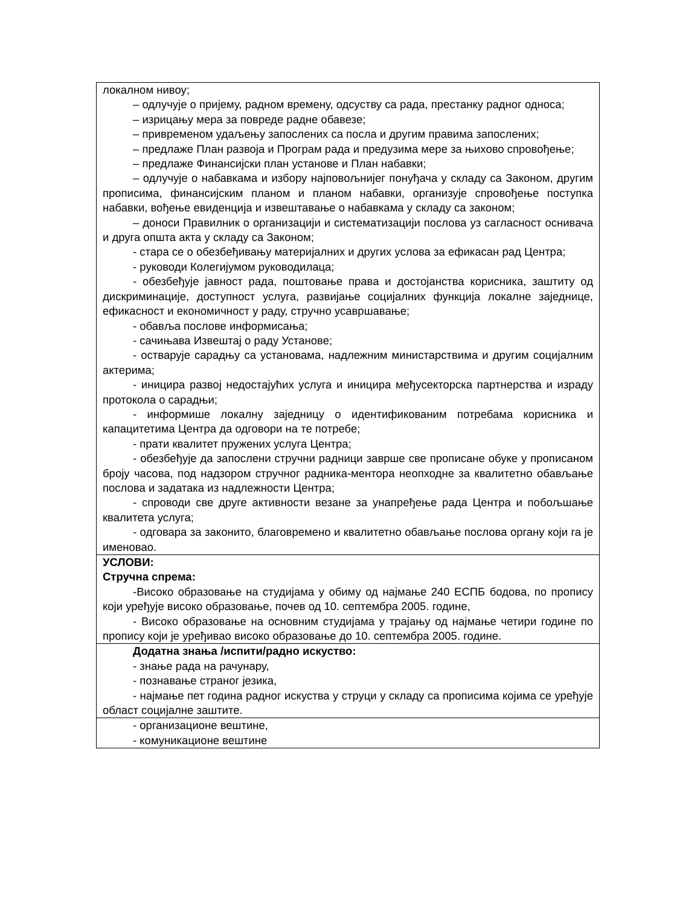| локалном нивоу; – одлучује о пријему, радном времену, одсуству са рада, престанку радног односа; – изрицању мера за повреде радне обавезе; – привременом удаљењу запослених са посла и другим правима запослених; – предлаже План развоја и Програм рада и предузима мере за њихово спровођење; – предлаже Финансијски план установе и План набавки; – одлучује о набавкама и избору најповољнијег понуђача у складу са Законом, другим прописима, финансијским планом и планом набавки, организује спровођење поступка набавки, вођење евиденција и извештавање о набавкама у складу са законом; – доноси Правилник о организацији и систематизацији послова уз сагласност оснивача и друга општа акта у складу са Законом; - стара се о обезбеђивању материјалних и других услова за ефикасан рад Центра; - руководи Колегијумом руководилаца; - обезбеђује јавност рада, поштовање права и достојанства корисника, заштиту од дискриминације, доступност услуга, развијање социјалних функција локалне заједнице, ефикасност и економичност у раду, стручно усавршавање; - обавља послове информисања; - сачињава Извештај о раду Установе; - остварује сарадњу са установама, надлежним министарствима и другим социјалним актерима; - иницира развој недостајућих услуга и иницира међусекторска партнерства и израду протокола о сарадњи; - информише локалну заједницу о идентификованим потребама корисника и капацитетима Центра да одговори на те потребе; - прати квалитет пружених услуга Центра; - обезбеђује да запослени стручни радници заврше све прописане обуке у прописаном броју часова, под надзором стручног радника-ментора неопходне за квалитетно обављање послова и задатака из надлежности Центра; - спроводи све друге активности везане за унапређење рада Центра и побољшање квалитета услуга; - одговара за законито, благовремено и квалитетно обављање послова органу који га је именовао. |
| УСЛОВИ: Стручна спрема: -Високо образовање на студијама у обиму од најмање 240 ЕСПБ бодова, по пропису који уређује високо образовање, почев од 10. септембра 2005. године, - Високо образовање на основним студијама у трајању од најмање четири године по пропису који је уређивао високо образовање до 10. септембра 2005. године. |
| Додатна знања /испити/радно искуство: - знање рада на рачунару, - познавање страног језика, - најмање пет година радног искуства у струци у складу са прописима којима се уређује област социјалне заштите. |
| - организационе вештине, - комуникационе вештине |